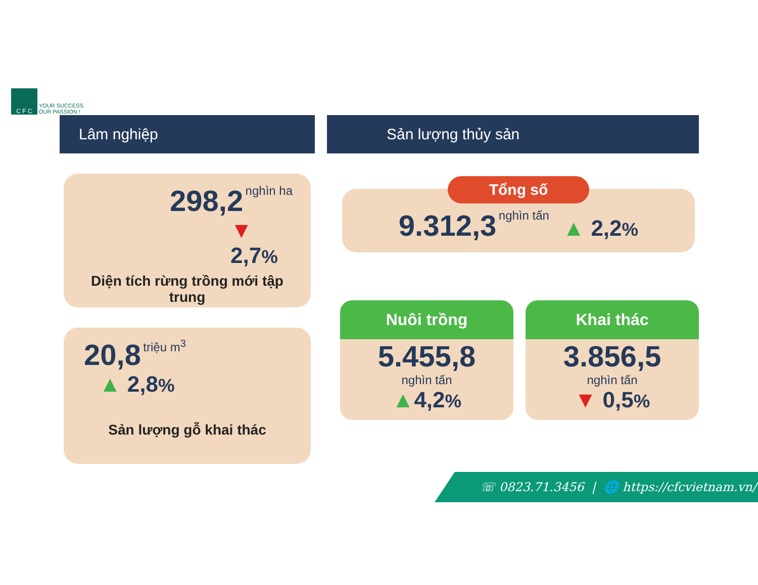C F C
YOUR SUCCESS
OUR PASSION !
Lâm nghiệp
298,2 nghìn ha
▼ 2,7%
Diện tích rừng trồng mới tập trung
20,8 triệu m<sup>3</sup>
▲ 2,8%
Sản lượng gỗ khai thác
Sản lượng thủy sản
Tổng số
9.312,3 nghìn tấn ▲ 2,2%
Nuôi trồng
5.455,8
nghìn tấn
▲4,2%
Khai thác
3.856,5
nghìn tấn
▼ 0,5%
☏ 0823.71.3456 | 🌐 https://cfcvietnam.vn/